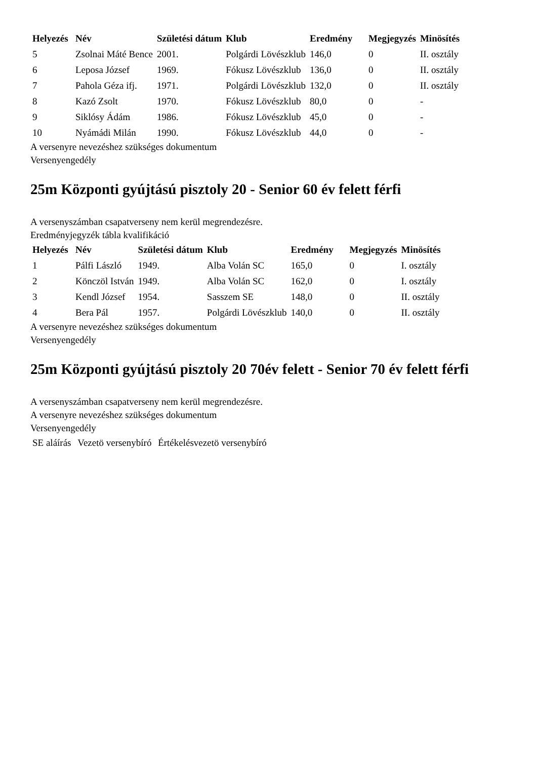| Helyezés | Név | Születési dátum | Klub | Eredmény | Megjegyzés | Minösítés |
| --- | --- | --- | --- | --- | --- | --- |
| 5 | Zsolnai Máté Bence | 2001. | Polgárdi Lövészklub | 146,0 | 0 | II. osztály |
| 6 | Leposa József | 1969. | Fókusz Lövészklub | 136,0 | 0 | II. osztály |
| 7 | Pahola Géza ifj. | 1971. | Polgárdi Lövészklub | 132,0 | 0 | II. osztály |
| 8 | Kazó Zsolt | 1970. | Fókusz Lövészklub | 80,0 | 0 | - |
| 9 | Siklósy Ádám | 1986. | Fókusz Lövészklub | 45,0 | 0 | - |
| 10 | Nyámádi Milán | 1990. | Fókusz Lövészklub | 44,0 | 0 | - |
A versenyre nevezéshez szükséges dokumentum
Versenyengedély
25m Központi gyújtású pisztoly 20 - Senior 60 év felett férfi
A versenyszámban csapatverseny nem kerül megrendezésre.
Eredményjegyzék tábla kvalifikáció
| Helyezés | Név | Születési dátum | Klub | Eredmény | Megjegyzés | Minösítés |
| --- | --- | --- | --- | --- | --- | --- |
| 1 | Pálfi László | 1949. | Alba Volán SC | 165,0 | 0 | I. osztály |
| 2 | Könczöl István | 1949. | Alba Volán SC | 162,0 | 0 | I. osztály |
| 3 | Kendl József | 1954. | Sasszem SE | 148,0 | 0 | II. osztály |
| 4 | Bera Pál | 1957. | Polgárdi Lövészklub | 140,0 | 0 | II. osztály |
A versenyre nevezéshez szükséges dokumentum
Versenyengedély
25m Központi gyújtású pisztoly 20 70év felett - Senior 70 év felett férfi
A versenyszámban csapatverseny nem kerül megrendezésre.
A versenyre nevezéshez szükséges dokumentum
Versenyengedély
| SE aláírás | Vezetö versenybíró | Értékelésvezetö versenybíró |